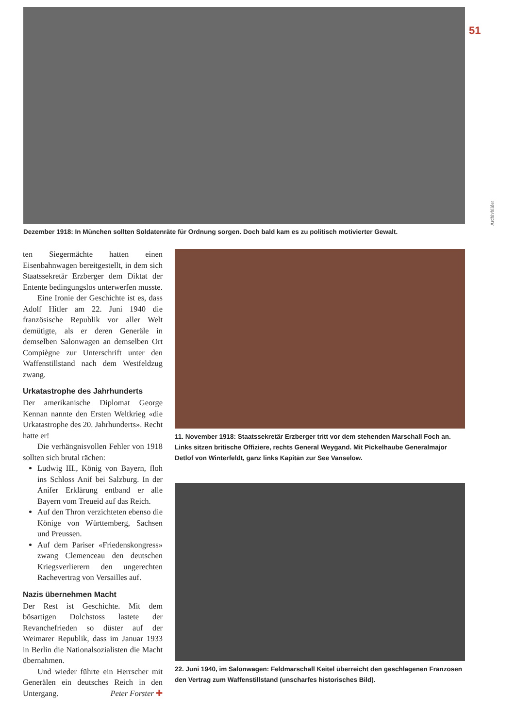51
Archivbilder
Dezember 1918: In München sollten Soldatenräte für Ordnung sorgen. Doch bald kam es zu politisch motivierter Gewalt.
ten Siegermächte hatten einen Eisenbahnwagen bereitgestellt, in dem sich Staatssekretär Erzberger dem Diktat der Entente bedingungslos unterwerfen musste.
Eine Ironie der Geschichte ist es, dass Adolf Hitler am 22. Juni 1940 die französische Republik vor aller Welt demütigte, als er deren Generäle in demselben Salonwagen an demselben Ort Compiègne zur Unterschrift unter den Waffenstillstand nach dem Westfeldzug zwang.
Urkatastrophe des Jahrhunderts
Der amerikanische Diplomat George Kennan nannte den Ersten Weltkrieg «die Urkatastrophe des 20. Jahrhunderts». Recht hatte er!
Die verhängnisvollen Fehler von 1918 sollten sich brutal rächen:
Ludwig III., König von Bayern, floh ins Schloss Anif bei Salzburg. In der Anifer Erklärung entband er alle Bayern vom Treueid auf das Reich.
Auf den Thron verzichteten ebenso die Könige von Württemberg, Sachsen und Preussen.
Auf dem Pariser «Friedenskongress» zwang Clemenceau den deutschen Kriegsverlierern den ungerechten Rachevertrag von Versailles auf.
Nazis übernehmen Macht
Der Rest ist Geschichte. Mit dem bösartigen Dolchstoss lastete der Revanchefrieden so düster auf der Weimarer Republik, dass im Januar 1933 in Berlin die Nationalsozialisten die Macht übernahmen.
Und wieder führte ein Herrscher mit Generälen ein deutsches Reich in den Untergang. Peter Forster ✚
11. November 1918: Staatssekretär Erzberger tritt vor dem stehenden Marschall Foch an. Links sitzen britische Offiziere, rechts General Weygand. Mit Pickelhaube Generalmajor Detlof von Winterfeldt, ganz links Kapitän zur See Vanselow.
22. Juni 1940, im Salonwagen: Feldmarschall Keitel überreicht den geschlagenen Franzosen den Vertrag zum Waffenstillstand (unscharfes historisches Bild).